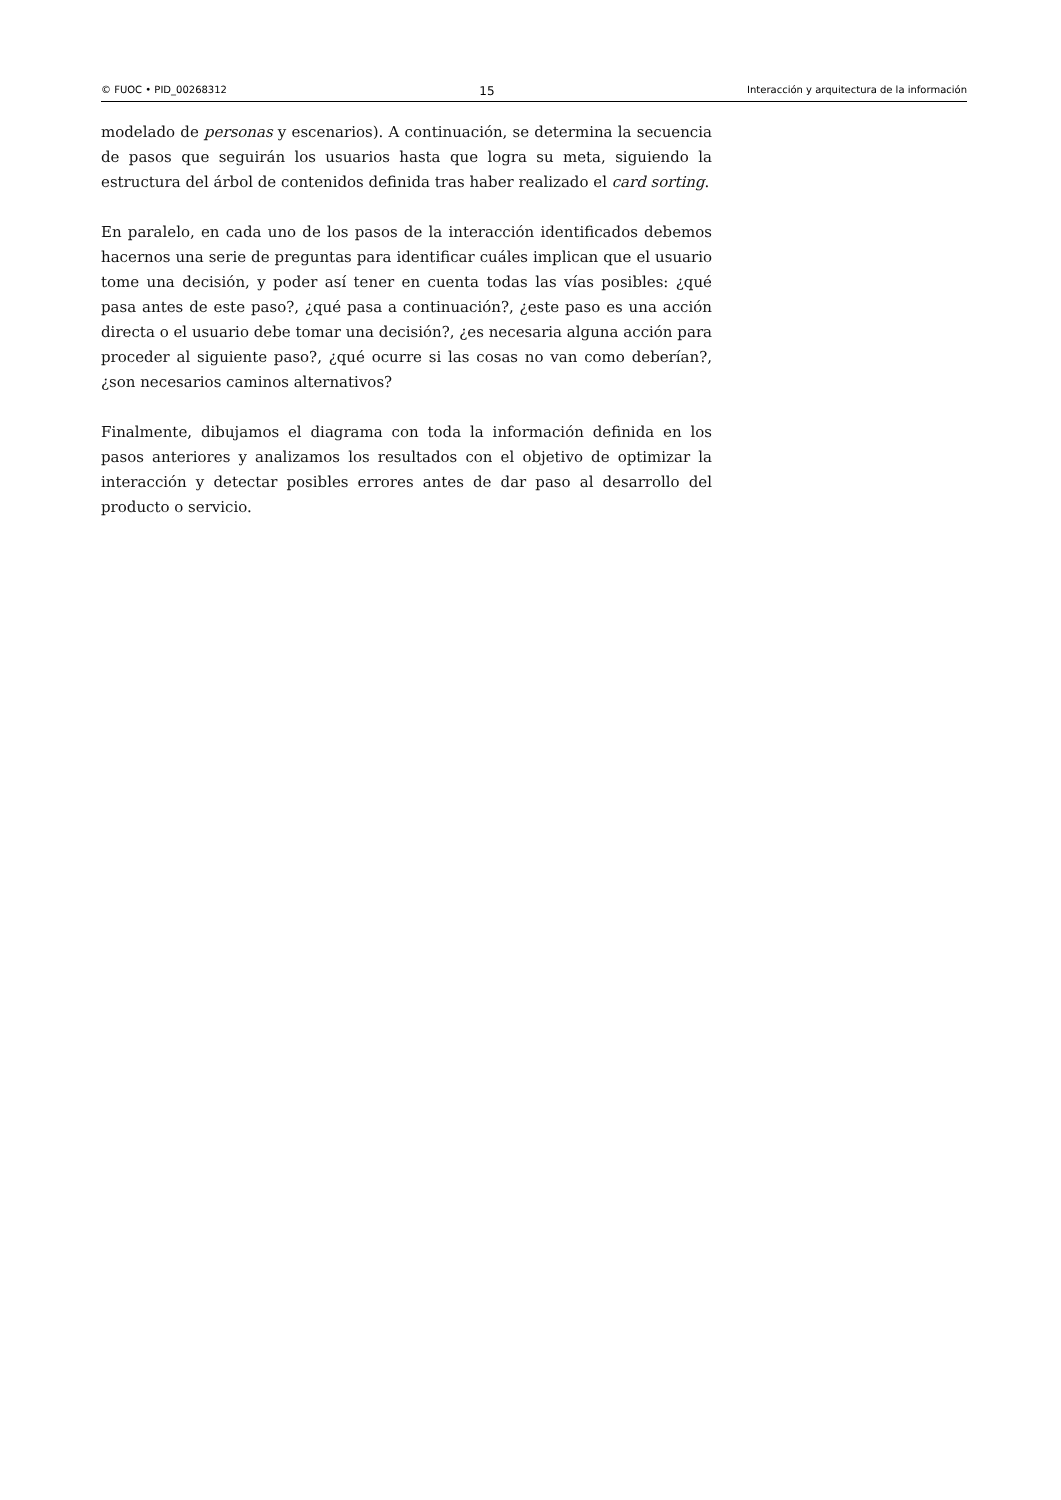© FUOC • PID_00268312 15 Interacción y arquitectura de la información
modelado de personas y escenarios). A continuación, se determina la secuencia de pasos que seguirán los usuarios hasta que logra su meta, siguiendo la estructura del árbol de contenidos definida tras haber realizado el card sorting.
En paralelo, en cada uno de los pasos de la interacción identificados debemos hacernos una serie de preguntas para identificar cuáles implican que el usuario tome una decisión, y poder así tener en cuenta todas las vías posibles: ¿qué pasa antes de este paso?, ¿qué pasa a continuación?, ¿este paso es una acción directa o el usuario debe tomar una decisión?, ¿es necesaria alguna acción para proceder al siguiente paso?, ¿qué ocurre si las cosas no van como deberían?, ¿son necesarios caminos alternativos?
Finalmente, dibujamos el diagrama con toda la información definida en los pasos anteriores y analizamos los resultados con el objetivo de optimizar la interacción y detectar posibles errores antes de dar paso al desarrollo del producto o servicio.